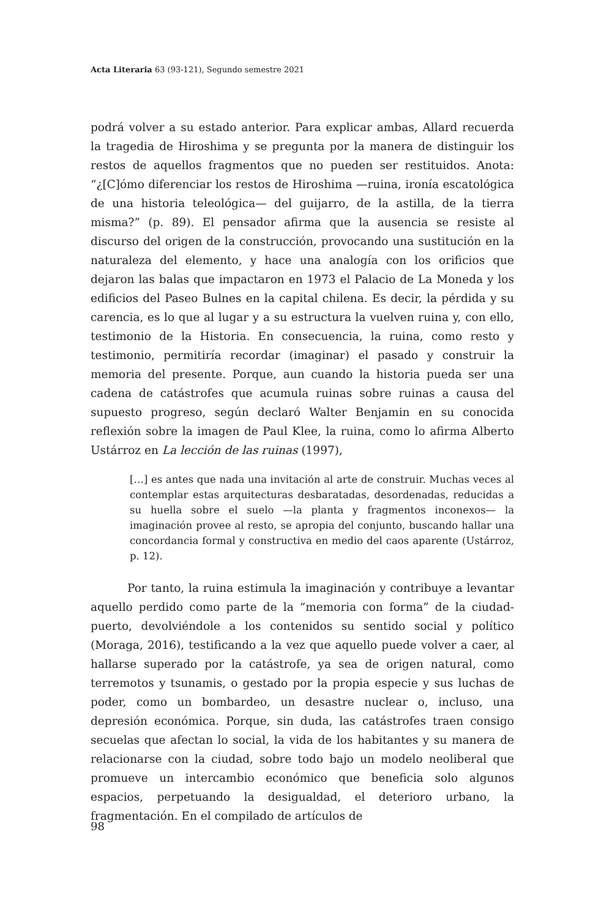Acta Literaria 63 (93-121), Segundo semestre 2021
podrá volver a su estado anterior. Para explicar ambas, Allard recuerda la tragedia de Hiroshima y se pregunta por la manera de distinguir los restos de aquellos fragmentos que no pueden ser restituidos. Anota: “¿[C]ómo diferenciar los restos de Hiroshima —ruina, ironía escatológica de una historia teleológica— del guijarro, de la astilla, de la tierra misma?” (p. 89). El pensador afirma que la ausencia se resiste al discurso del origen de la construcción, provocando una sustitución en la naturaleza del elemento, y hace una analogía con los orificios que dejaron las balas que impactaron en 1973 el Palacio de La Moneda y los edificios del Paseo Bulnes en la capital chilena. Es decir, la pérdida y su carencia, es lo que al lugar y a su estructura la vuelven ruina y, con ello, testimonio de la Historia. En consecuencia, la ruina, como resto y testimonio, permitiría recordar (imaginar) el pasado y construir la memoria del presente. Porque, aun cuando la historia pueda ser una cadena de catástrofes que acumula ruinas sobre ruinas a causa del supuesto progreso, según declaró Walter Benjamin en su conocida reflexión sobre la imagen de Paul Klee, la ruina, como lo afirma Alberto Ustárroz en La lección de las ruinas (1997),
[…] es antes que nada una invitación al arte de construir. Muchas veces al contemplar estas arquitecturas desbaratadas, desordenadas, reducidas a su huella sobre el suelo —la planta y fragmentos inconexos— la imaginación provee al resto, se apropia del conjunto, buscando hallar una concordancia formal y constructiva en medio del caos aparente (Ustárroz, p. 12).
Por tanto, la ruina estimula la imaginación y contribuye a levantar aquello perdido como parte de la “memoria con forma” de la ciudad-puerto, devolviéndole a los contenidos su sentido social y político (Moraga, 2016), testificando a la vez que aquello puede volver a caer, al hallarse superado por la catástrofe, ya sea de origen natural, como terremotos y tsunamis, o gestado por la propia especie y sus luchas de poder, como un bombardeo, un desastre nuclear o, incluso, una depresión económica. Porque, sin duda, las catástrofes traen consigo secuelas que afectan lo social, la vida de los habitantes y su manera de relacionarse con la ciudad, sobre todo bajo un modelo neoliberal que promueve un intercambio económico que beneficia solo algunos espacios, perpetuando la desigualdad, el deterioro urbano, la fragmentación. En el compilado de artículos de
98